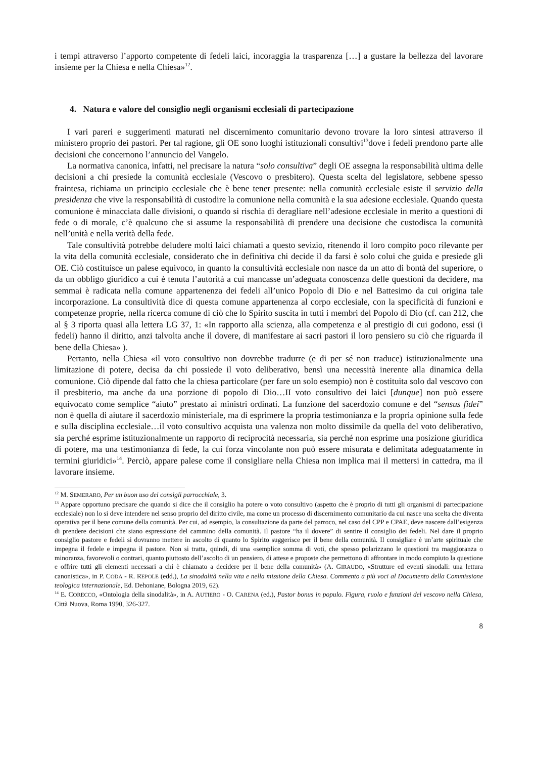i tempi attraverso l’apporto competente di fedeli laici, incoraggia la trasparenza […] a gustare la bellezza del lavorare insieme per la Chiesa e nella Chiesa»<sup>12</sup>.
4. Natura e valore del consiglio negli organismi ecclesiali di partecipazione
I vari pareri e suggerimenti maturati nel discernimento comunitario devono trovare la loro sintesi attraverso il ministero proprio dei pastori. Per tal ragione, gli OE sono luoghi istituzionali consultivi<sup>13</sup>dove i fedeli prendono parte alle decisioni che concernono l’annuncio del Vangelo.
La normativa canonica, infatti, nel precisare la natura “solo consultiva” degli OE assegna la responsabilità ultima delle decisioni a chi presiede la comunità ecclesiale (Vescovo o presbitero). Questa scelta del legislatore, sebbene spesso fraintesa, richiama un principio ecclesiale che è bene tener presente: nella comunità ecclesiale esiste il servizio della presidenza che vive la responsabilità di custodire la comunione nella comunità e la sua adesione ecclesiale. Quando questa comunione è minacciata dalle divisioni, o quando si rischia di deragliare nell’adesione ecclesiale in merito a questioni di fede o di morale, c’è qualcuno che si assume la responsabilità di prendere una decisione che custodisca la comunità nell’unità e nella verità della fede.
Tale consultività potrebbe deludere molti laici chiamati a questo sevizio, ritenendo il loro compito poco rilevante per la vita della comunità ecclesiale, considerato che in definitiva chi decide il da farsi è solo colui che guida e presiede gli OE. Ciò costituisce un palese equivoco, in quanto la consultività ecclesiale non nasce da un atto di bontà del superiore, o da un obbligo giuridico a cui è tenuta l’autorità a cui mancasse un’adeguata conoscenza delle questioni da decidere, ma semmai è radicata nella comune appartenenza dei fedeli all’unico Popolo di Dio e nel Battesimo da cui origina tale incorporazione. La consultività dice di questa comune appartenenza al corpo ecclesiale, con la specificità di funzioni e competenze proprie, nella ricerca comune di ciò che lo Spirito suscita in tutti i membri del Popolo di Dio (cf. can 212, che al § 3 riporta quasi alla lettera LG 37, 1: «In rapporto alla scienza, alla competenza e al prestigio di cui godono, essi (i fedeli) hanno il diritto, anzi talvolta anche il dovere, di manifestare ai sacri pastori il loro pensiero su ciò che riguarda il bene della Chiesa» ).
Pertanto, nella Chiesa «il voto consultivo non dovrebbe tradurre (e di per sé non traduce) istituzionalmente una limitazione di potere, decisa da chi possiede il voto deliberativo, bensì una necessità inerente alla dinamica della comunione. Ciò dipende dal fatto che la chiesa particolare (per fare un solo esempio) non è costituita solo dal vescovo con il presbiterio, ma anche da una porzione di popolo di Dio…II voto consultivo dei laici [dunque] non può essere equivocato come semplice “aiuto” prestato ai ministri ordinati. La funzione del sacerdozio comune e del “sensus fidei” non è quella di aiutare il sacerdozio ministeriale, ma di esprimere la propria testimonianza e la propria opinione sulla fede e sulla disciplina ecclesiale…il voto consultivo acquista una valenza non molto dissimile da quella del voto deliberativo, sia perché esprime istituzionalmente un rapporto di reciprocità necessaria, sia perché non esprime una posizione giuridica di potere, ma una testimonianza di fede, la cui forza vincolante non può essere misurata e delimitata adeguatamente in termini giuridici»<sup>14</sup>. Perciò, appare palese come il consigliare nella Chiesa non implica mai il mettersi in cattedra, ma il lavorare insieme.
<sup>12</sup> M. SEMERARO, Per un buon uso dei consigli parrocchiale, 3.
<sup>13</sup> Appare opportuno precisare che quando si dice che il consiglio ha potere o voto consultivo (aspetto che è proprio di tutti gli organismi di partecipazione ecclesiale) non lo si deve intendere nel senso proprio del diritto civile, ma come un processo di discernimento comunitario da cui nasce una scelta che diventa operativa per il bene comune della comunità. Per cui, ad esempio, la consultazione da parte del parroco, nel caso del CPP e CPAE, deve nascere dall’esigenza di prendere decisioni che siano espressione del cammino della comunità. Il pastore “ha il dovere” di sentire il consiglio dei fedeli. Nel dare il proprio consiglio pastore e fedeli si dovranno mettere in ascolto di quanto lo Spirito suggerisce per il bene della comunità. Il consigliare è un’arte spirituale che impegna il fedele e impegna il pastore. Non si tratta, quindi, di una «semplice somma di voti, che spesso polarizzano le questioni tra maggioranza o minoranza, favorevoli o contrari, quanto piuttosto dell’ascolto di un pensiero, di attese e proposte che permettono di affrontare in modo compiuto la questione e offrire tutti gli elementi necessari a chi è chiamato a decidere per il bene della comunità» (A. GIRAUDO, «Strutture ed eventi sinodali: una lettura canonistica», in P. CODA - R. REPOLE (edd.), La sinodalità nella vita e nella missione della Chiesa. Commento a più voci al Documento della Commissione teologica internazionale, Ed. Dehoniane, Bologna 2019, 62).
<sup>14</sup> E. CORECCO, «Ontologia della sinodalità», in A. AUTIERO - O. CARENA (ed.), Pastor bonus in populo. Figura, ruolo e funzioni del vescovo nella Chiesa, Città Nuova, Roma 1990, 326-327.
8